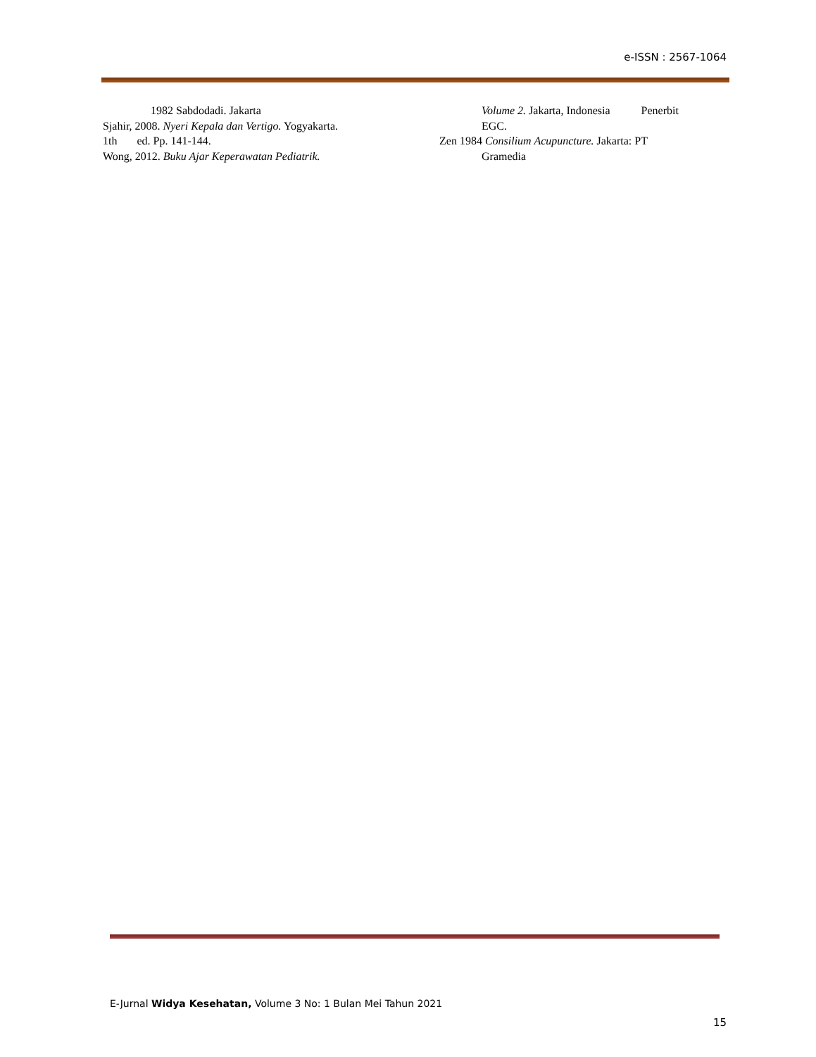e-ISSN : 2567-1064
1982 Sabdodadi. Jakarta
Sjahir, 2008. Nyeri Kepala dan Vertigo. Yogyakarta.
1th ed. Pp. 141-144.
Wong, 2012. Buku Ajar Keperawatan Pediatrik.
Volume 2. Jakarta, Indonesia Penerbit
EGC.
Zen 1984 Consilium Acupuncture. Jakarta: PT
Gramedia
E-Jurnal Widya Kesehatan, Volume 3 No: 1 Bulan Mei Tahun 2021
15